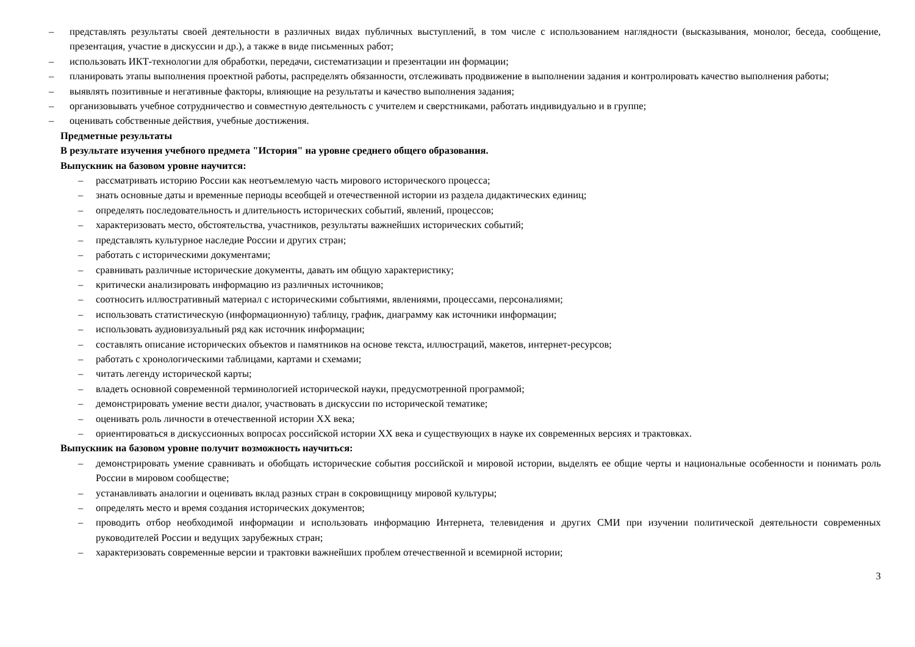– представлять результаты своей деятельности в различных видах публичных выступлений, в том числе с использованием наглядности (высказывания, монолог, беседа, сообщение, презентация, участие в дискуссии и др.), а также в виде письменных работ;
– использовать ИКТ-технологии для обработки, передачи, систематизации и презентации ин формации;
– планировать этапы выполнения проектной работы, распределять обязанности, отслеживать продвижение в выполнении задания и контролировать качество выполнения работы;
– выявлять позитивные и негативные факторы, влияющие на результаты и качество выполнения задания;
– организовывать учебное сотрудничество и совместную деятельность с учителем и сверстниками, работать индивидуально и в группе;
– оценивать собственные действия, учебные достижения.
Предметные результаты
В результате изучения учебного предмета "История" на уровне среднего общего образования.
Выпускник на базовом уровне научится:
– рассматривать историю России как неотъемлемую часть мирового исторического процесса;
– знать основные даты и временные периоды всеобщей и отечественной истории из раздела дидактических единиц;
– определять последовательность и длительность исторических событий, явлений, процессов;
– характеризовать место, обстоятельства, участников, результаты важнейших исторических событий;
– представлять культурное наследие России и других стран;
– работать с историческими документами;
– сравнивать различные исторические документы, давать им общую характеристику;
– критически анализировать информацию из различных источников;
– соотносить иллюстративный материал с историческими событиями, явлениями, процессами, персоналиями;
– использовать статистическую (информационную) таблицу, график, диаграмму как источники информации;
– использовать аудиовизуальный ряд как источник информации;
– составлять описание исторических объектов и памятников на основе текста, иллюстраций, макетов, интернет-ресурсов;
– работать с хронологическими таблицами, картами и схемами;
– читать легенду исторической карты;
– владеть основной современной терминологией исторической науки, предусмотренной программой;
– демонстрировать умение вести диалог, участвовать в дискуссии по исторической тематике;
– оценивать роль личности в отечественной истории ХХ века;
– ориентироваться в дискуссионных вопросах российской истории ХХ века и существующих в науке их современных версиях и трактовках.
Выпускник на базовом уровне получит возможность научиться:
– демонстрировать умение сравнивать и обобщать исторические события российской и мировой истории, выделять ее общие черты и национальные особенности и понимать роль России в мировом сообществе;
– устанавливать аналогии и оценивать вклад разных стран в сокровищницу мировой культуры;
– определять место и время создания исторических документов;
– проводить отбор необходимой информации и использовать информацию Интернета, телевидения и других СМИ при изучении политической деятельности современных руководителей России и ведущих зарубежных стран;
– характеризовать современные версии и трактовки важнейших проблем отечественной и всемирной истории;
3